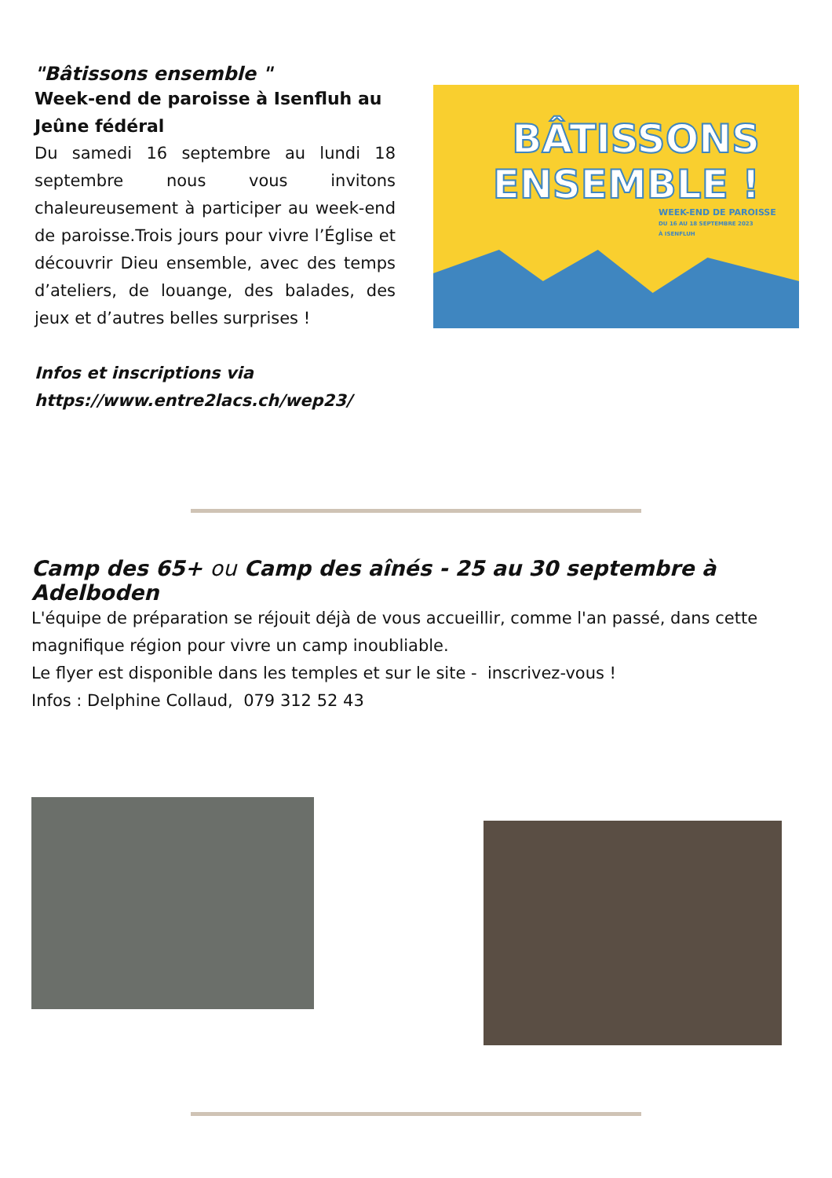"Bâtissons ensemble "
Week-end de paroisse à Isenfluh au Jeûne fédéral
Du samedi 16 septembre au lundi 18 septembre nous vous invitons chaleureusement à participer au week-end de paroisse.Trois jours pour vivre l’Église et découvrir Dieu ensemble, avec des temps d’ateliers, de louange, des balades, des jeux et d’autres belles surprises !
Infos et inscriptions via https://www.entre2lacs.ch/wep23/
BÂTISSONS
ENSEMBLE !
WEEK-END DE PAROISSE
DU 16 AU 18 SEPTEMBRE 2023
À ISENFLUH
Camp des 65+ ou Camp des aînés - 25 au 30 septembre à Adelboden
L'équipe de préparation se réjouit déjà de vous accueillir, comme l'an passé, dans cette magnifique région pour vivre un camp inoubliable.
Le flyer est disponible dans les temples et sur le site - inscrivez-vous !
Infos : Delphine Collaud, 079 312 52 43